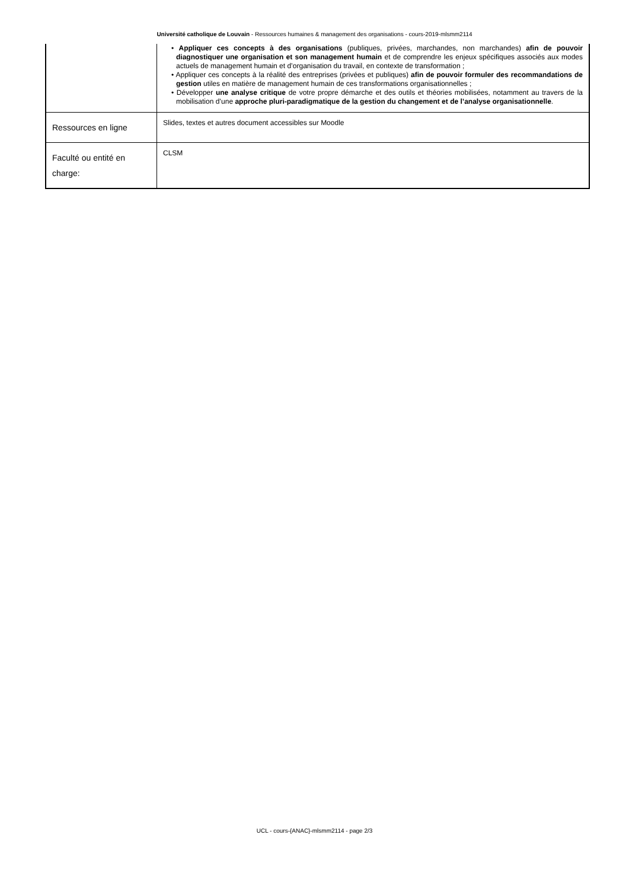Université catholique de Louvain - Ressources humaines & management des organisations - cours-2019-mlsmm2114
| | • Appliquer ces concepts à des organisations (publiques, privées, marchandes, non marchandes) afin de pouvoir diagnostiquer une organisation et son management humain et de comprendre les enjeux spécifiques associés aux modes actuels de management humain et d’organisation du travail, en contexte de transformation ; • Appliquer ces concepts à la réalité des entreprises (privées et publiques) afin de pouvoir formuler des recommandations de gestion utiles en matière de management humain de ces transformations organisationnelles ; • Développer une analyse critique de votre propre démarche et des outils et théories mobilisées, notamment au travers de la mobilisation d’une approche pluri-paradigmatique de la gestion du changement et de l’analyse organisationnelle . |
| Ressources en ligne | Slides, textes et autres document accessibles sur Moodle |
| Faculté ou entité en charge: | CLSM |
UCL - cours-{ANAC}-mlsmm2114 - page 2/3